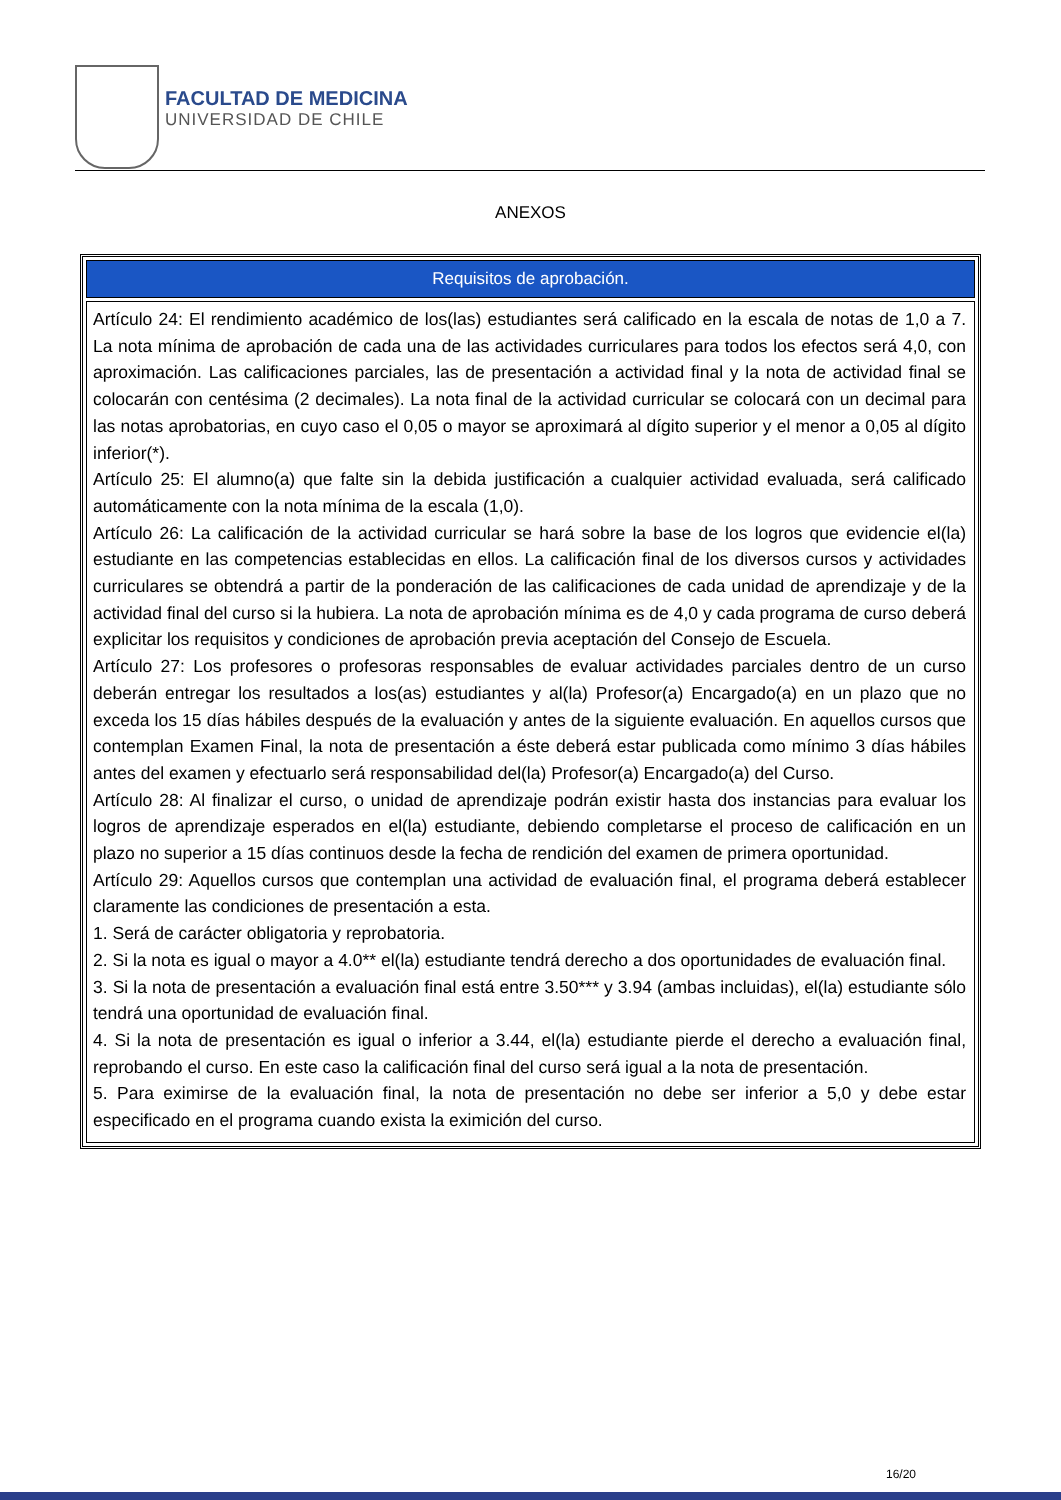FACULTAD DE MEDICINA
UNIVERSIDAD DE CHILE
ANEXOS
| Requisitos de aprobación. |
| --- |
| Artículo 24: El rendimiento académico de los(las) estudiantes será calificado en la escala de notas de 1,0 a 7. La nota mínima de aprobación de cada una de las actividades curriculares para todos los efectos será 4,0, con aproximación. Las calificaciones parciales, las de presentación a actividad final y la nota de actividad final se colocarán con centésima (2 decimales). La nota final de la actividad curricular se colocará con un decimal para las notas aprobatorias, en cuyo caso el 0,05 o mayor se aproximará al dígito superior y el menor a 0,05 al dígito inferior(*). Artículo 25: El alumno(a) que falte sin la debida justificación a cualquier actividad evaluada, será calificado automáticamente con la nota mínima de la escala (1,0). Artículo 26: La calificación de la actividad curricular se hará sobre la base de los logros que evidencie el(la) estudiante en las competencias establecidas en ellos. La calificación final de los diversos cursos y actividades curriculares se obtendrá a partir de la ponderación de las calificaciones de cada unidad de aprendizaje y de la actividad final del curso si la hubiera. La nota de aprobación mínima es de 4,0 y cada programa de curso deberá explicitar los requisitos y condiciones de aprobación previa aceptación del Consejo de Escuela. Artículo 27: Los profesores o profesoras responsables de evaluar actividades parciales dentro de un curso deberán entregar los resultados a los(as) estudiantes y al(la) Profesor(a) Encargado(a) en un plazo que no exceda los 15 días hábiles después de la evaluación y antes de la siguiente evaluación. En aquellos cursos que contemplan Examen Final, la nota de presentación a éste deberá estar publicada como mínimo 3 días hábiles antes del examen y efectuarlo será responsabilidad del(la) Profesor(a) Encargado(a) del Curso. Artículo 28: Al finalizar el curso, o unidad de aprendizaje podrán existir hasta dos instancias para evaluar los logros de aprendizaje esperados en el(la) estudiante, debiendo completarse el proceso de calificación en un plazo no superior a 15 días continuos desde la fecha de rendición del examen de primera oportunidad. Artículo 29: Aquellos cursos que contemplan una actividad de evaluación final, el programa deberá establecer claramente las condiciones de presentación a esta. 1. Será de carácter obligatoria y reprobatoria. 2. Si la nota es igual o mayor a 4.0** el(la) estudiante tendrá derecho a dos oportunidades de evaluación final. 3. Si la nota de presentación a evaluación final está entre 3.50*** y 3.94 (ambas incluidas), el(la) estudiante sólo tendrá una oportunidad de evaluación final. 4. Si la nota de presentación es igual o inferior a 3.44, el(la) estudiante pierde el derecho a evaluación final, reprobando el curso. En este caso la calificación final del curso será igual a la nota de presentación. 5. Para eximirse de la evaluación final, la nota de presentación no debe ser inferior a 5,0 y debe estar especificado en el programa cuando exista la eximición del curso. |
16/20